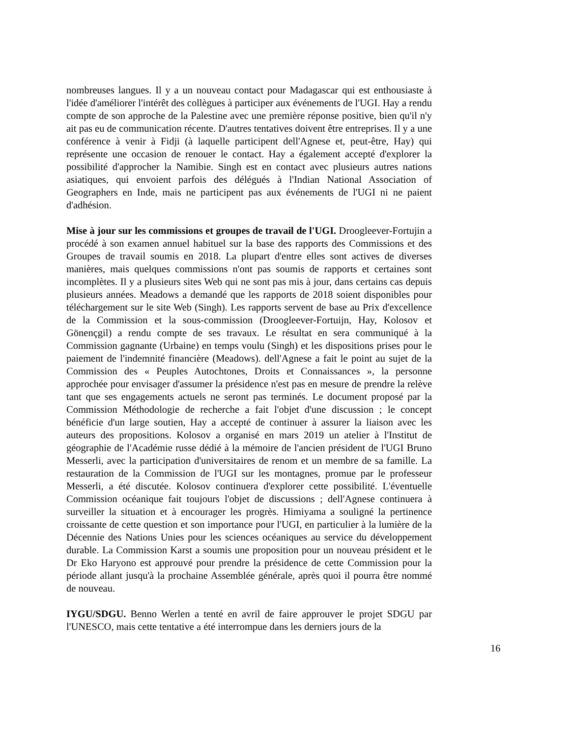nombreuses langues. Il y a un nouveau contact pour Madagascar qui est enthousiaste à l'idée d'améliorer l'intérêt des collègues à participer aux événements de l'UGI. Hay a rendu compte de son approche de la Palestine avec une première réponse positive, bien qu'il n'y ait pas eu de communication récente. D'autres tentatives doivent être entreprises. Il y a une conférence à venir à Fidji (à laquelle participent dell'Agnese et, peut-être, Hay) qui représente une occasion de renouer le contact. Hay a également accepté d'explorer la possibilité d'approcher la Namibie. Singh est en contact avec plusieurs autres nations asiatiques, qui envoient parfois des délégués à l'Indian National Association of Geographers en Inde, mais ne participent pas aux événements de l'UGI ni ne paient d'adhésion.
Mise à jour sur les commissions et groupes de travail de l'UGI. Droogleever-Fortujin a procédé à son examen annuel habituel sur la base des rapports des Commissions et des Groupes de travail soumis en 2018. La plupart d'entre elles sont actives de diverses manières, mais quelques commissions n'ont pas soumis de rapports et certaines sont incomplètes. Il y a plusieurs sites Web qui ne sont pas mis à jour, dans certains cas depuis plusieurs années. Meadows a demandé que les rapports de 2018 soient disponibles pour téléchargement sur le site Web (Singh). Les rapports servent de base au Prix d'excellence de la Commission et la sous-commission (Droogleever-Fortuijn, Hay, Kolosov et Gönençgil) a rendu compte de ses travaux. Le résultat en sera communiqué à la Commission gagnante (Urbaine) en temps voulu (Singh) et les dispositions prises pour le paiement de l'indemnité financière (Meadows). dell'Agnese a fait le point au sujet de la Commission des « Peuples Autochtones, Droits et Connaissances », la personne approchée pour envisager d'assumer la présidence n'est pas en mesure de prendre la relève tant que ses engagements actuels ne seront pas terminés. Le document proposé par la Commission Méthodologie de recherche a fait l'objet d'une discussion ; le concept bénéficie d'un large soutien, Hay a accepté de continuer à assurer la liaison avec les auteurs des propositions. Kolosov a organisé en mars 2019 un atelier à l'Institut de géographie de l'Académie russe dédié à la mémoire de l'ancien président de l'UGI Bruno Messerli, avec la participation d'universitaires de renom et un membre de sa famille. La restauration de la Commission de l'UGI sur les montagnes, promue par le professeur Messerli, a été discutée. Kolosov continuera d'explorer cette possibilité. L'éventuelle Commission océanique fait toujours l'objet de discussions ; dell'Agnese continuera à surveiller la situation et à encourager les progrès. Himiyama a souligné la pertinence croissante de cette question et son importance pour l'UGI, en particulier à la lumière de la Décennie des Nations Unies pour les sciences océaniques au service du développement durable. La Commission Karst a soumis une proposition pour un nouveau président et le Dr Eko Haryono est approuvé pour prendre la présidence de cette Commission pour la période allant jusqu'à la prochaine Assemblée générale, après quoi il pourra être nommé de nouveau.
IYGU/SDGU. Benno Werlen a tenté en avril de faire approuver le projet SDGU par l'UNESCO, mais cette tentative a été interrompue dans les derniers jours de la
16